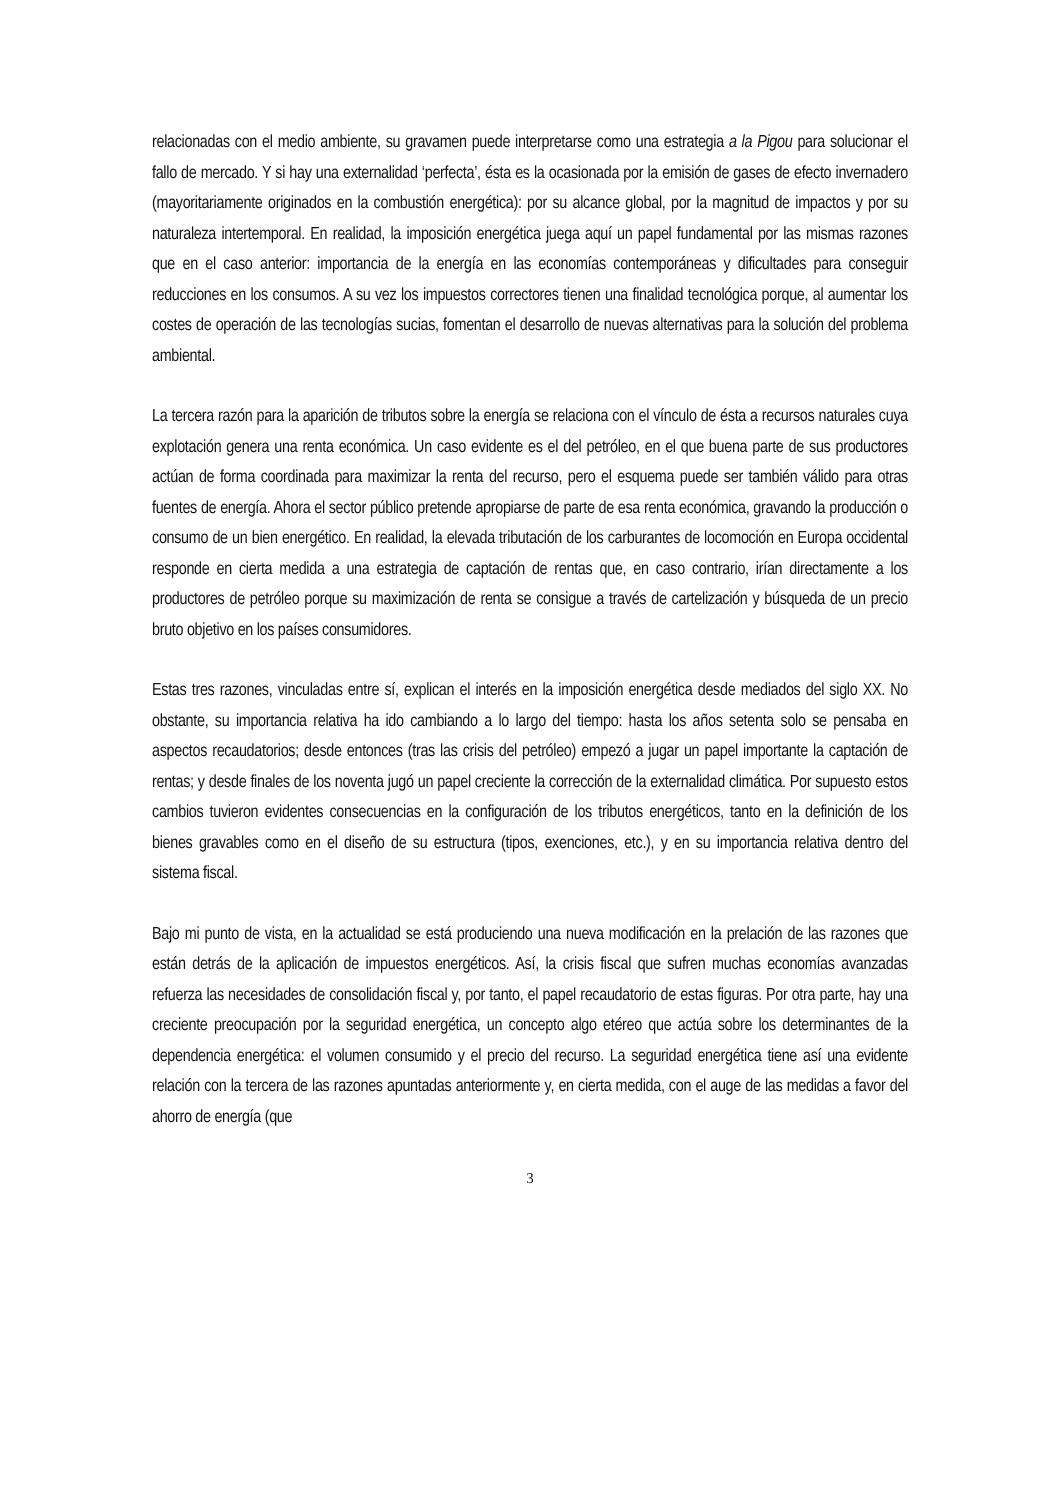relacionadas con el medio ambiente, su gravamen puede interpretarse como una estrategia a la Pigou para solucionar el fallo de mercado. Y si hay una externalidad ‘perfecta’, ésta es la ocasionada por la emisión de gases de efecto invernadero (mayoritariamente originados en la combustión energética): por su alcance global, por la magnitud de impactos y por su naturaleza intertemporal. En realidad, la imposición energética juega aquí un papel fundamental por las mismas razones que en el caso anterior: importancia de la energía en las economías contemporáneas y dificultades para conseguir reducciones en los consumos. A su vez los impuestos correctores tienen una finalidad tecnológica porque, al aumentar los costes de operación de las tecnologías sucias, fomentan el desarrollo de nuevas alternativas para la solución del problema ambiental.
La tercera razón para la aparición de tributos sobre la energía se relaciona con el vínculo de ésta a recursos naturales cuya explotación genera una renta económica. Un caso evidente es el del petróleo, en el que buena parte de sus productores actúan de forma coordinada para maximizar la renta del recurso, pero el esquema puede ser también válido para otras fuentes de energía. Ahora el sector público pretende apropiarse de parte de esa renta económica, gravando la producción o consumo de un bien energético. En realidad, la elevada tributación de los carburantes de locomoción en Europa occidental responde en cierta medida a una estrategia de captación de rentas que, en caso contrario, irían directamente a los productores de petróleo porque su maximización de renta se consigue a través de cartelización y búsqueda de un precio bruto objetivo en los países consumidores.
Estas tres razones, vinculadas entre sí, explican el interés en la imposición energética desde mediados del siglo XX. No obstante, su importancia relativa ha ido cambiando a lo largo del tiempo: hasta los años setenta solo se pensaba en aspectos recaudatorios; desde entonces (tras las crisis del petróleo) empezó a jugar un papel importante la captación de rentas; y desde finales de los noventa jugó un papel creciente la corrección de la externalidad climática. Por supuesto estos cambios tuvieron evidentes consecuencias en la configuración de los tributos energéticos, tanto en la definición de los bienes gravables como en el diseño de su estructura (tipos, exenciones, etc.), y en su importancia relativa dentro del sistema fiscal.
Bajo mi punto de vista, en la actualidad se está produciendo una nueva modificación en la prelación de las razones que están detrás de la aplicación de impuestos energéticos. Así, la crisis fiscal que sufren muchas economías avanzadas refuerza las necesidades de consolidación fiscal y, por tanto, el papel recaudatorio de estas figuras. Por otra parte, hay una creciente preocupación por la seguridad energética, un concepto algo etéreo que actúa sobre los determinantes de la dependencia energética: el volumen consumido y el precio del recurso. La seguridad energética tiene así una evidente relación con la tercera de las razones apuntadas anteriormente y, en cierta medida, con el auge de las medidas a favor del ahorro de energía (que
3